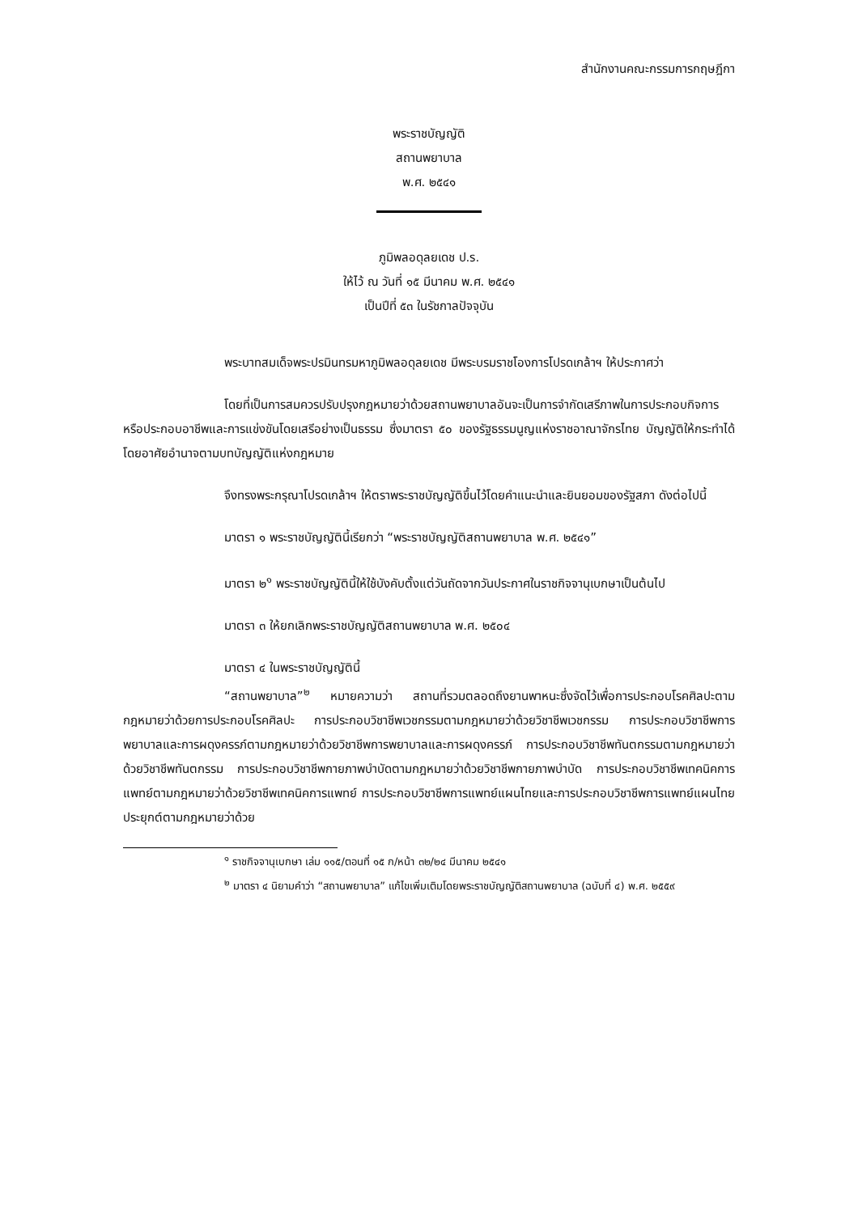สำนักงานคณะกรรมการกฤษฎีกา
พระราชบัญญัติ
สถานพยาบาล
พ.ศ. ๒๕๔๑
ภูมิพลอดุลยเดช ป.ร.
ให้ไว้ ณ วันที่ ๑๕ มีนาคม พ.ศ. ๒๕๔๑
เป็นปีที่ ๕๓ ในรัชกาลปัจจุบัน
พระบาทสมเด็จพระปรมินทรมหาภูมิพลอดุลยเดช มีพระบรมราชโองการโปรดเกล้าฯ ให้ประกาศว่า
โดยที่เป็นการสมควรปรับปรุงกฎหมายว่าด้วยสถานพยาบาลอันจะเป็นการจำกัดเสรีภาพในการประกอบกิจการหรือประกอบอาชีพและการแข่งขันโดยเสรีอย่างเป็นธรรม ซึ่งมาตรา ๕๐ ของรัฐธรรมนูญแห่งราชอาณาจักรไทย บัญญัติให้กระทำได้โดยอาศัยอำนาจตามบทบัญญัติแห่งกฎหมาย
จึงทรงพระกรุณาโปรดเกล้าฯ ให้ตราพระราชบัญญัติขึ้นไว้โดยคำแนะนำและยินยอมของรัฐสภา ดังต่อไปนี้
มาตรา ๑ พระราชบัญญัตินี้เรียกว่า “พระราชบัญญัติสถานพยาบาล พ.ศ. ๒๕๔๑”
มาตรา ๒<sup>๑</sup> พระราชบัญญัตินี้ให้ใช้บังคับตั้งแต่วันถัดจากวันประกาศในราชกิจจานุเบกษาเป็นต้นไป
มาตรา ๓ ให้ยกเลิกพระราชบัญญัติสถานพยาบาล พ.ศ. ๒๕๐๔
มาตรา ๔ ในพระราชบัญญัตินี้
“สถานพยาบาล”<sup>๒</sup> หมายความว่า สถานที่รวมตลอดถึงยานพาหนะซึ่งจัดไว้เพื่อการประกอบโรคศิลปะตามกฎหมายว่าด้วยการประกอบโรคศิลปะ การประกอบวิชาชีพเวชกรรมตามกฎหมายว่าด้วยวิชาชีพเวชกรรม การประกอบวิชาชีพการพยาบาลและการผดุงครรภ์ตามกฎหมายว่าด้วยวิชาชีพการพยาบาลและการผดุงครรภ์ การประกอบวิชาชีพทันตกรรมตามกฎหมายว่าด้วยวิชาชีพทันตกรรม การประกอบวิชาชีพกายภาพบำบัดตามกฎหมายว่าด้วยวิชาชีพกายภาพบำบัด การประกอบวิชาชีพเทคนิคการแพทย์ตามกฎหมายว่าด้วยวิชาชีพเทคนิคการแพทย์ การประกอบวิชาชีพการแพทย์แผนไทยและการประกอบวิชาชีพการแพทย์แผนไทยประยุกต์ตามกฎหมายว่าด้วย
<sup>๑</sup> ราชกิจจานุเบกษา เล่ม ๑๑๕/ตอนที่ ๑๕ ก/หน้า ๓๒/๒๔ มีนาคม ๒๕๔๑
<sup>๒</sup> มาตรา ๔ นิยามคำว่า “สถานพยาบาล” แก้ไขเพิ่มเติมโดยพระราชบัญญัติสถานพยาบาล (ฉบับที่ ๔) พ.ศ. ๒๕๕๙